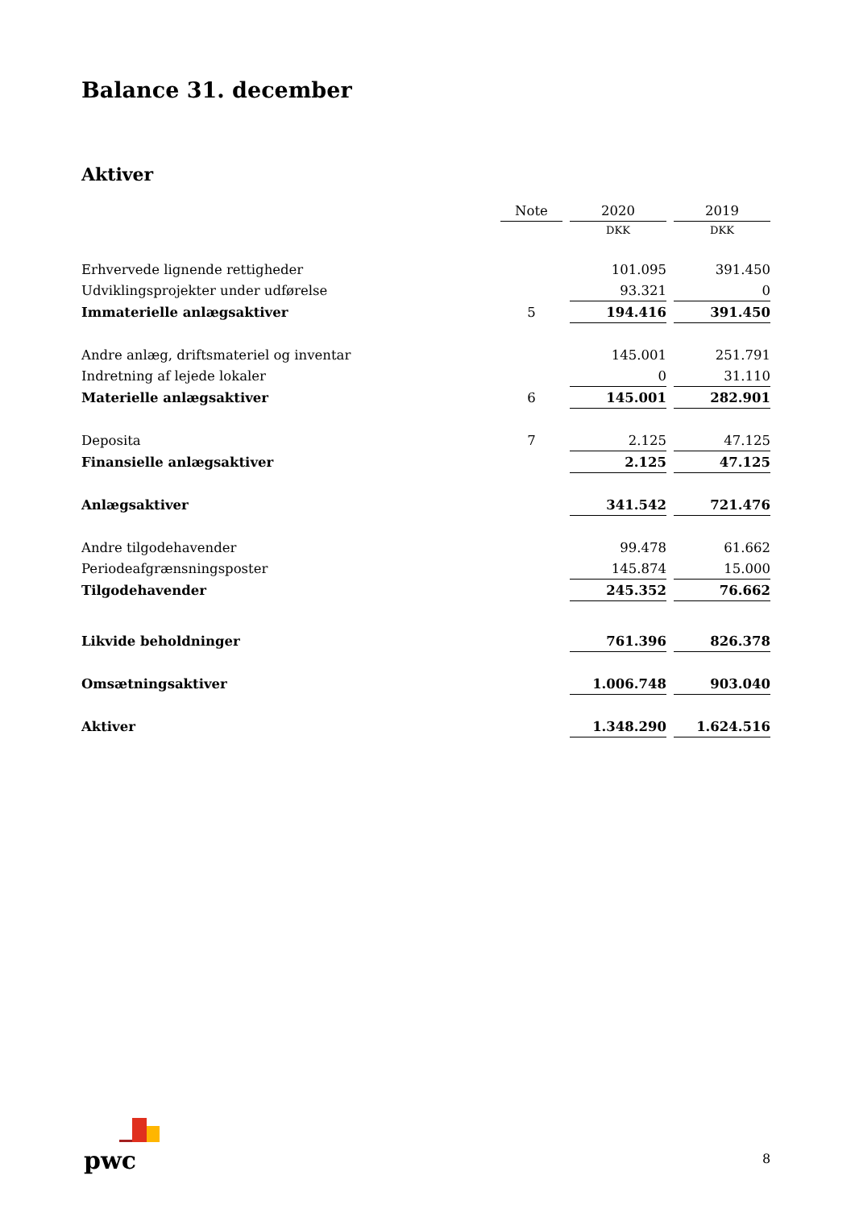Balance 31. december
Aktiver
| | Note | | 2020 | | 2019 |
| | | | DKK | | DKK |
| Erhvervede lignende rettigheder | | | 101.095 | | 391.450 |
| Udviklingsprojekter under udførelse | | | 93.321 | | 0 |
| Immaterielle anlægsaktiver | 5 | | 194.416 | | 391.450 |
| Andre anlæg, driftsmateriel og inventar | | | 145.001 | | 251.791 |
| Indretning af lejede lokaler | | | 0 | | 31.110 |
| Materielle anlægsaktiver | 6 | | 145.001 | | 282.901 |
| Deposita | 7 | | 2.125 | | 47.125 |
| Finansielle anlægsaktiver | | | 2.125 | | 47.125 |
| Anlægsaktiver | | | 341.542 | | 721.476 |
| Andre tilgodehavender | | | 99.478 | | 61.662 |
| Periodeafgrænsningsposter | | | 145.874 | | 15.000 |
| Tilgodehavender | | | 245.352 | | 76.662 |
| Likvide beholdninger | | | 761.396 | | 826.378 |
| Omsætningsaktiver | | | 1.006.748 | | 903.040 |
| Aktiver | | | 1.348.290 | | 1.624.516 |
pwc 8